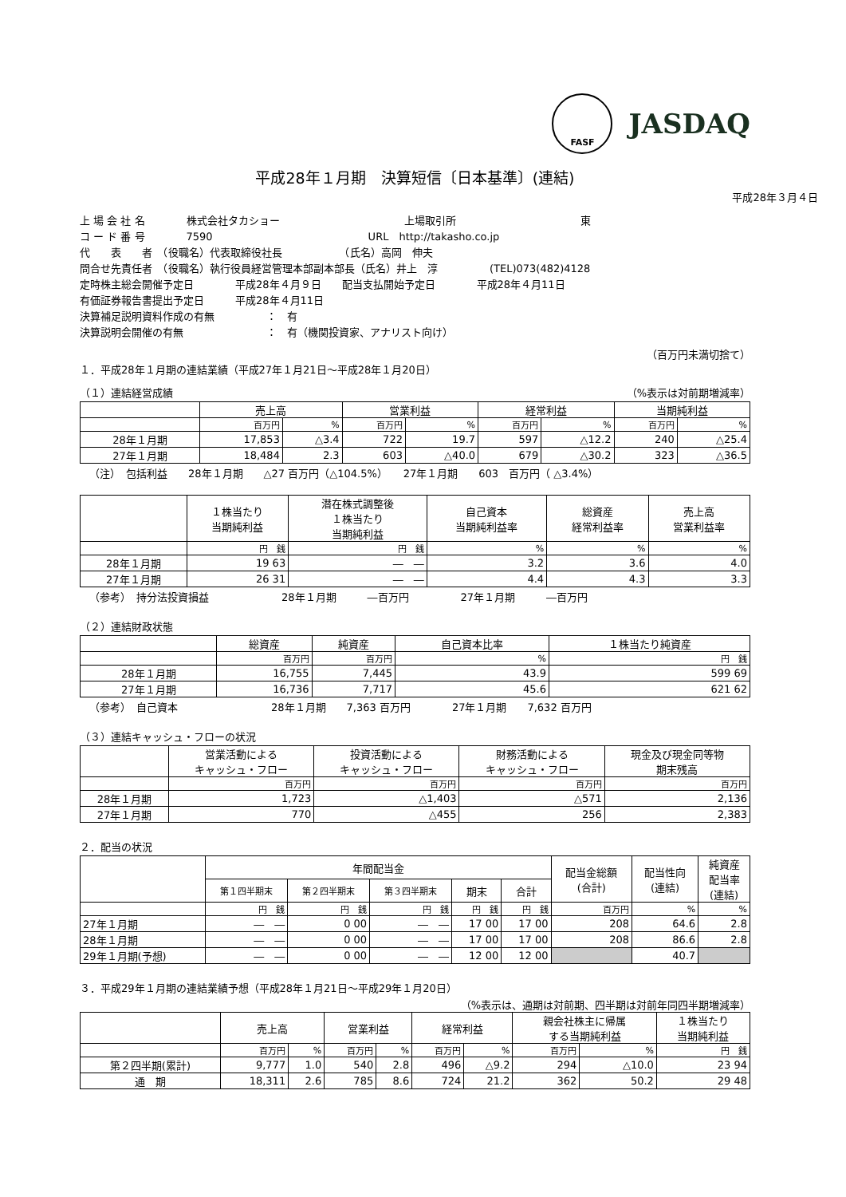FASF
JASDAQ
平成28年１月期　決算短信〔日本基準〕(連結)
平成28年３月４日
上 場 会 社 名　　　　株式会社タカショー　　　　　　　　　　　　上場取引所　　　　　　　　　　　　東
コ ー ド 番 号　　　　7590　　　　　　　　　　　　　　　URL　http://takasho.co.jp
代　　表　　者　（役職名）代表取締役社長　　　　　　（氏名）高岡　伸夫
問合せ先責任者　（役職名）執行役員経営管理本部副本部長（氏名）井上　淳　　　　　(TEL)073(482)4128
定時株主総会開催予定日　　　　平成28年４月９日　　配当支払開始予定日　　　　平成28年４月11日
有価証券報告書提出予定日　　　平成28年４月11日
決算補足説明資料作成の有無　　　　　：　有
決算説明会開催の有無　　　　　　　　：　有（機関投資家、アナリスト向け）
（百万円未満切捨て）
１．平成28年１月期の連結業績（平成27年１月21日～平成28年１月20日）
（１）連結経営成績 （%表示は対前期増減率）
| | 売上高 | | 営業利益 | | 経常利益 | | 当期純利益 | |
| --- | --- | --- | --- | --- | --- | --- | --- | --- |
| | 百万円 | % | 百万円 | % | 百万円 | % | 百万円 | % |
| 28年１月期 | 17,853 | △3.4 | 722 | 19.7 | 597 | △12.2 | 240 | △25.4 |
| 27年１月期 | 18,484 | 2.3 | 603 | △40.0 | 679 | △30.2 | 323 | △36.5 |
（注）　包括利益　　28年１月期　　△27 百万円（△104.5%）　　27年１月期　　603　百万円（ △3.4%）
| | １株当たり 当期純利益 | 潜在株式調整後 １株当たり 当期純利益 | 自己資本 当期純利益率 | 総資産 経常利益率 | 売上高 営業利益率 |
| --- | --- | --- | --- | --- | --- |
| | 円 銭 | 円 銭 | % | % | % |
| 28年１月期 | 19 63 | ― ― | 3.2 | 3.6 | 4.0 |
| 27年１月期 | 26 31 | ― ― | 4.4 | 4.3 | 3.3 |
（参考）　持分法投資損益　　　　　　　28年１月期　　　―百万円　　　　　27年１月期　　　―百万円
（２）連結財政状態
| | 総資産 | 純資産 | 自己資本比率 | １株当たり純資産 |
| --- | --- | --- | --- | --- |
| | 百万円 | 百万円 | % | 円 銭 |
| 28年１月期 | 16,755 | 7,445 | 43.9 | 599 69 |
| 27年１月期 | 16,736 | 7,717 | 45.6 | 621 62 |
（参考）　自己資本　　　　　　　　　28年１月期　　7,363 百万円　　　　27年１月期　　7,632 百万円
（３）連結キャッシュ・フローの状況
| | 営業活動による キャッシュ・フロー | 投資活動による キャッシュ・フロー | 財務活動による キャッシュ・フロー | 現金及び現金同等物 期末残高 |
| --- | --- | --- | --- | --- |
| | 百万円 | 百万円 | 百万円 | 百万円 |
| 28年１月期 | 1,723 | △1,403 | △571 | 2,136 |
| 27年１月期 | 770 | △455 | 256 | 2,383 |
２．配当の状況
| | 年間配当金 | | | | | 配当金総額 (合計) | 配当性向 (連結) | 純資産 配当率 (連結) |
| --- | --- | --- | --- | --- | --- | --- | --- | --- |
| | 第１四半期末 | 第２四半期末 | 第３四半期末 | 期末 | 合計 | | | |
| | 円 銭 | 円 銭 | 円 銭 | 円 銭 | 円 銭 | 百万円 | % | % |
| 27年１月期 | ― ― | 0 00 | ― ― | 17 00 | 17 00 | 208 | 64.6 | 2.8 |
| 28年１月期 | ― ― | 0 00 | ― ― | 17 00 | 17 00 | 208 | 86.6 | 2.8 |
| 29年１月期(予想) | ― ― | 0 00 | ― ― | 12 00 | 12 00 | | 40.7 | |
３．平成29年１月期の連結業績予想（平成28年１月21日～平成29年１月20日）
（%表示は、通期は対前期、四半期は対前年同四半期増減率）
| | 売上高 | | 営業利益 | | 経常利益 | | 親会社株主に帰属 する当期純利益 | | １株当たり 当期純利益 |
| --- | --- | --- | --- | --- | --- | --- | --- | --- | --- |
| | 百万円 | % | 百万円 | % | 百万円 | % | 百万円 | % | 円 銭 |
| 第２四半期(累計) | 9,777 | 1.0 | 540 | 2.8 | 496 | △9.2 | 294 | △10.0 | 23 94 |
| 通 期 | 18,311 | 2.6 | 785 | 8.6 | 724 | 21.2 | 362 | 50.2 | 29 48 |